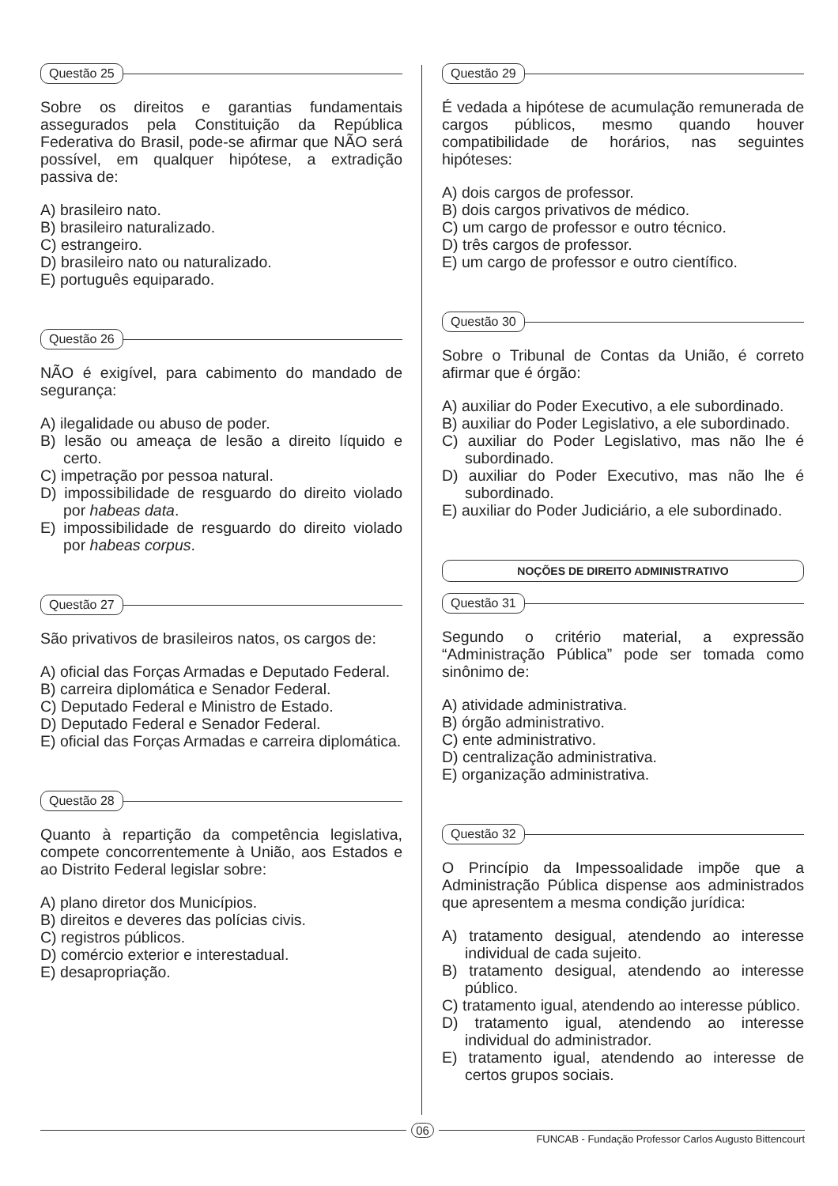Questão 25
Sobre os direitos e garantias fundamentais assegurados pela Constituição da República Federativa do Brasil, pode-se afirmar que NÃO será possível, em qualquer hipótese, a extradição passiva de:
A) brasileiro nato.
B) brasileiro naturalizado.
C) estrangeiro.
D) brasileiro nato ou naturalizado.
E) português equiparado.
Questão 26
NÃO é exigível, para cabimento do mandado de segurança:
A) ilegalidade ou abuso de poder.
B) lesão ou ameaça de lesão a direito líquido e certo.
C) impetração por pessoa natural.
D) impossibilidade de resguardo do direito violado por habeas data.
E) impossibilidade de resguardo do direito violado por habeas corpus.
Questão 27
São privativos de brasileiros natos, os cargos de:
A) oficial das Forças Armadas e Deputado Federal.
B) carreira diplomática e Senador Federal.
C) Deputado Federal e Ministro de Estado.
D) Deputado Federal e Senador Federal.
E) oficial das Forças Armadas e carreira diplomática.
Questão 28
Quanto à repartição da competência legislativa, compete concorrentemente à União, aos Estados e ao Distrito Federal legislar sobre:
A) plano diretor dos Municípios.
B) direitos e deveres das polícias civis.
C) registros públicos.
D) comércio exterior e interestadual.
E) desapropriação.
Questão 29
É vedada a hipótese de acumulação remunerada de cargos públicos, mesmo quando houver compatibilidade de horários, nas seguintes hipóteses:
A) dois cargos de professor.
B) dois cargos privativos de médico.
C) um cargo de professor e outro técnico.
D) três cargos de professor.
E) um cargo de professor e outro científico.
Questão 30
Sobre o Tribunal de Contas da União, é correto afirmar que é órgão:
A) auxiliar do Poder Executivo, a ele subordinado.
B) auxiliar do Poder Legislativo, a ele subordinado.
C) auxiliar do Poder Legislativo, mas não lhe é subordinado.
D) auxiliar do Poder Executivo, mas não lhe é subordinado.
E) auxiliar do Poder Judiciário, a ele subordinado.
NOÇÕES DE DIREITO ADMINISTRATIVO
Questão 31
Segundo o critério material, a expressão “Administração Pública” pode ser tomada como sinônimo de:
A) atividade administrativa.
B) órgão administrativo.
C) ente administrativo.
D) centralização administrativa.
E) organização administrativa.
Questão 32
O Princípio da Impessoalidade impõe que a Administração Pública dispense aos administrados que apresentem a mesma condição jurídica:
A) tratamento desigual, atendendo ao interesse individual de cada sujeito.
B) tratamento desigual, atendendo ao interesse público.
C) tratamento igual, atendendo ao interesse público.
D) tratamento igual, atendendo ao interesse individual do administrador.
E) tratamento igual, atendendo ao interesse de certos grupos sociais.
06
FUNCAB - Fundação Professor Carlos Augusto Bittencourt